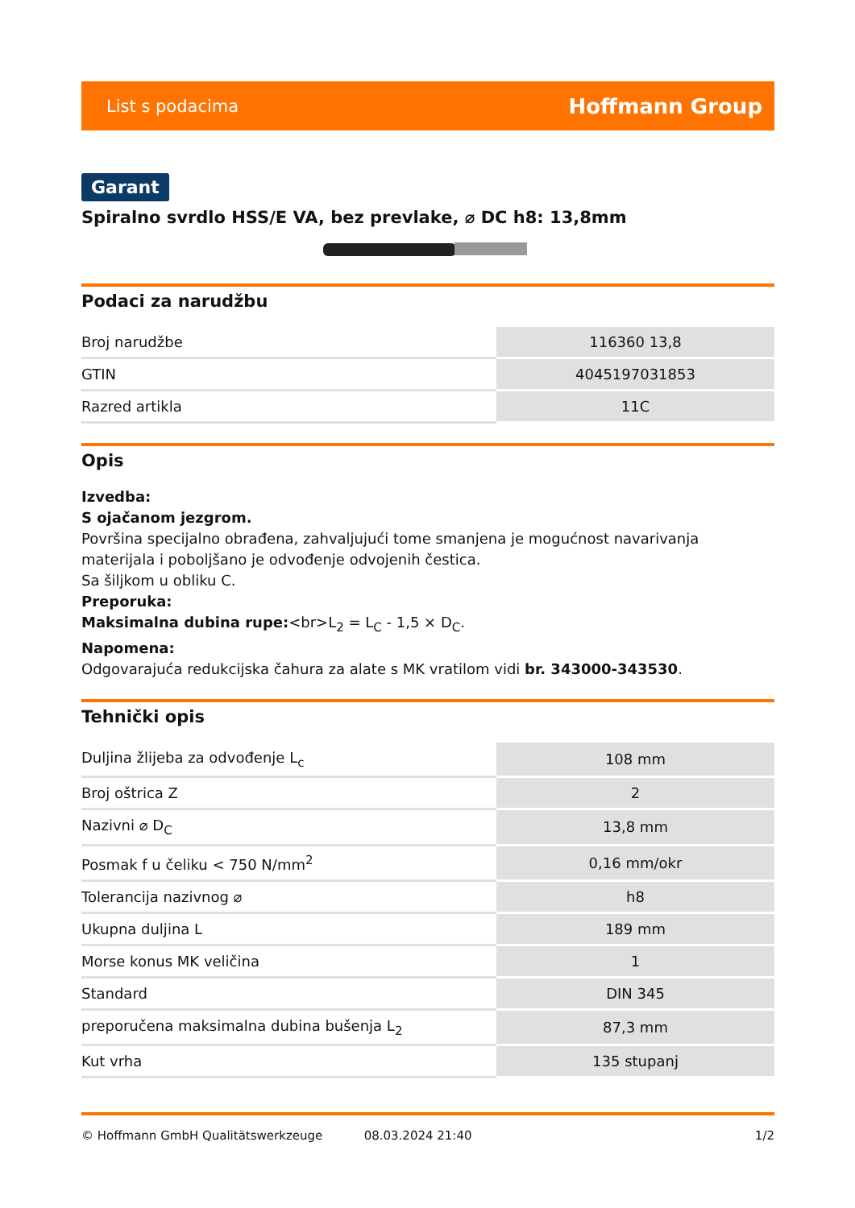List s podacima Hoffmann Group
Garant
Spiralno svrdlo HSS/E VA, bez prevlake, ⌀ DC h8: 13,8mm
Podaci za narudžbu
| Broj narudžbe | 116360 13,8 |
| GTIN | 4045197031853 |
| Razred artikla | 11C |
Opis
Izvedba:
S ojačanom jezgrom.
Površina specijalno obrađena, zahvaljujući tome smanjena je mogućnost navarivanja materijala i poboljšano je odvođenje odvojenih čestica.
Sa šiljkom u obliku C.
Preporuka:
Maksimalna dubina rupe:<br>L<sub>2</sub> = L<sub>C</sub> - 1,5 × D<sub>C</sub>.
Napomena:
Odgovarajuća redukcijska čahura za alate s MK vratilom vidi br. 343000-343530.
Tehnički opis
| Duljina žlijeba za odvođenje L<sub>c</sub> | 108 mm |
| Broj oštrica Z | 2 |
| Nazivni ⌀ D<sub>C</sub> | 13,8 mm |
| Posmak f u čeliku < 750 N/mm<sup>2</sup> | 0,16 mm/okr |
| Tolerancija nazivnog ⌀ | h8 |
| Ukupna duljina L | 189 mm |
| Morse konus MK veličina | 1 |
| Standard | DIN 345 |
| preporučena maksimalna dubina bušenja L<sub>2</sub> | 87,3 mm |
| Kut vrha | 135 stupanj |
© Hoffmann GmbH Qualitätswerkzeuge 08.03.2024 21:40 1/2